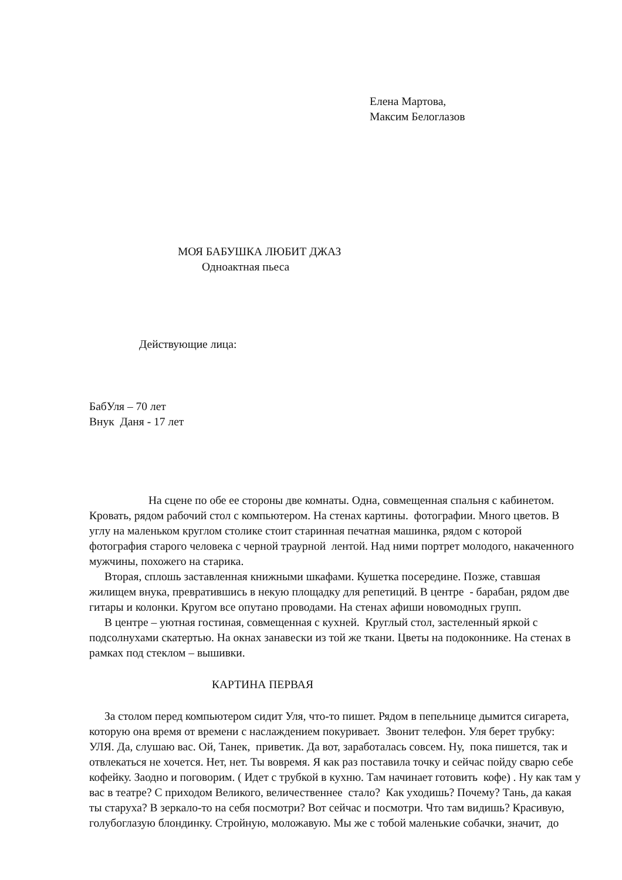Елена Мартова,
Максим Белоглазов
МОЯ БАБУШКА ЛЮБИТ ДЖАЗ
Одноактная пьеса
Действующие лица:
БабУля – 70 лет
Внук Даня - 17 лет
На сцене по обе ее стороны две комнаты. Одна, совмещенная спальня с кабинетом. Кровать, рядом рабочий стол с компьютером. На стенах картины. фотографии. Много цветов. В углу на маленьком круглом столике стоит старинная печатная машинка, рядом с которой фотография старого человека с черной траурной лентой. Над ними портрет молодого, накаченного мужчины, похожего на старика.
Вторая, сплошь заставленная книжными шкафами. Кушетка посередине. Позже, ставшая жилищем внука, превратившись в некую площадку для репетиций. В центре - барабан, рядом две гитары и колонки. Кругом все опутано проводами. На стенах афиши новомодных групп.
В центре – уютная гостиная, совмещенная с кухней. Круглый стол, застеленный яркой с подсолнухами скатертью. На окнах занавески из той же ткани. Цветы на подоконнике. На стенах в рамках под стеклом – вышивки.
КАРТИНА ПЕРВАЯ
За столом перед компьютером сидит Уля, что-то пишет. Рядом в пепельнице дымится сигарета, которую она время от времени с наслаждением покуривает. Звонит телефон. Уля берет трубку:
УЛЯ. Да, слушаю вас. Ой, Танек, приветик. Да вот, заработалась совсем. Ну, пока пишется, так и отвлекаться не хочется. Нет, нет. Ты вовремя. Я как раз поставила точку и сейчас пойду сварю себе кофейку. Заодно и поговорим. ( Идет с трубкой в кухню. Там начинает готовить кофе) . Ну как там у вас в театре? С приходом Великого, величественнее стало? Как уходишь? Почему? Тань, да какая ты старуха? В зеркало-то на себя посмотри? Вот сейчас и посмотри. Что там видишь? Красивую, голубоглазую блондинку. Стройную, моложавую. Мы же с тобой маленькие собачки, значит, до